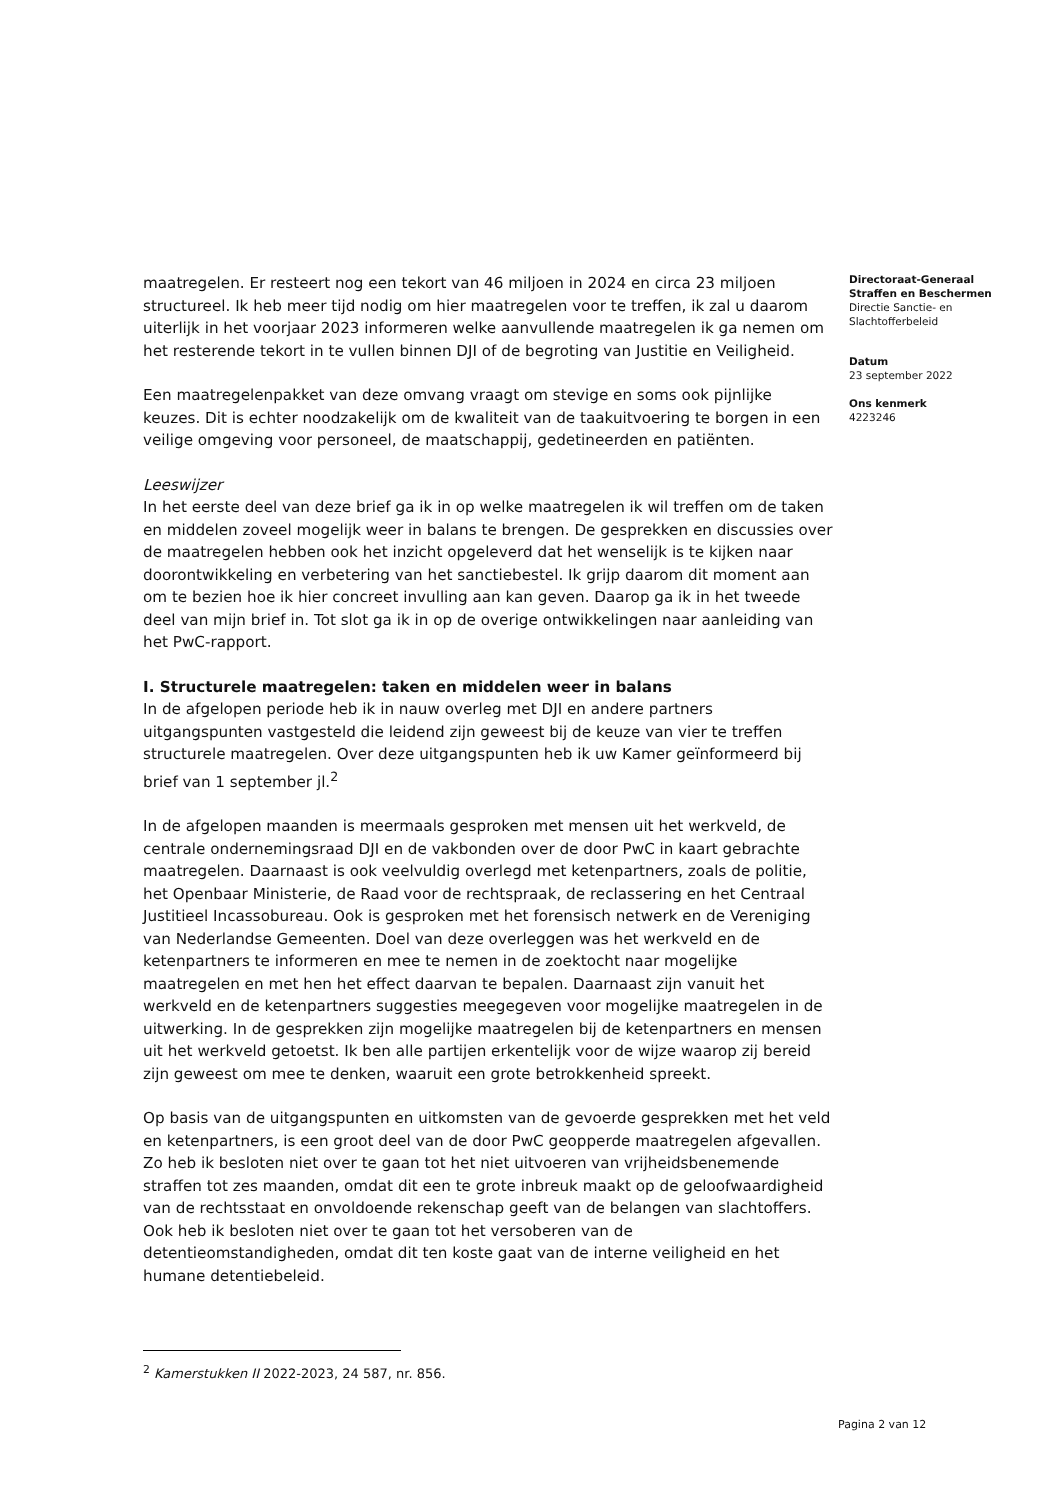maatregelen. Er resteert nog een tekort van 46 miljoen in 2024 en circa 23 miljoen structureel. Ik heb meer tijd nodig om hier maatregelen voor te treffen, ik zal u daarom uiterlijk in het voorjaar 2023 informeren welke aanvullende maatregelen ik ga nemen om het resterende tekort in te vullen binnen DJI of de begroting van Justitie en Veiligheid.
Een maatregelenpakket van deze omvang vraagt om stevige en soms ook pijnlijke keuzes. Dit is echter noodzakelijk om de kwaliteit van de taakuitvoering te borgen in een veilige omgeving voor personeel, de maatschappij, gedetineerden en patiënten.
Leeswijzer
In het eerste deel van deze brief ga ik in op welke maatregelen ik wil treffen om de taken en middelen zoveel mogelijk weer in balans te brengen. De gesprekken en discussies over de maatregelen hebben ook het inzicht opgeleverd dat het wenselijk is te kijken naar doorontwikkeling en verbetering van het sanctiebestel. Ik grijp daarom dit moment aan om te bezien hoe ik hier concreet invulling aan kan geven. Daarop ga ik in het tweede deel van mijn brief in. Tot slot ga ik in op de overige ontwikkelingen naar aanleiding van het PwC-rapport.
I. Structurele maatregelen: taken en middelen weer in balans
In de afgelopen periode heb ik in nauw overleg met DJI en andere partners uitgangspunten vastgesteld die leidend zijn geweest bij de keuze van vier te treffen structurele maatregelen. Over deze uitgangspunten heb ik uw Kamer geïnformeerd bij brief van 1 september jl.<sup>2</sup>
In de afgelopen maanden is meermaals gesproken met mensen uit het werkveld, de centrale ondernemingsraad DJI en de vakbonden over de door PwC in kaart gebrachte maatregelen. Daarnaast is ook veelvuldig overlegd met ketenpartners, zoals de politie, het Openbaar Ministerie, de Raad voor de rechtspraak, de reclassering en het Centraal Justitieel Incassobureau. Ook is gesproken met het forensisch netwerk en de Vereniging van Nederlandse Gemeenten. Doel van deze overleggen was het werkveld en de ketenpartners te informeren en mee te nemen in de zoektocht naar mogelijke maatregelen en met hen het effect daarvan te bepalen. Daarnaast zijn vanuit het werkveld en de ketenpartners suggesties meegegeven voor mogelijke maatregelen in de uitwerking. In de gesprekken zijn mogelijke maatregelen bij de ketenpartners en mensen uit het werkveld getoetst. Ik ben alle partijen erkentelijk voor de wijze waarop zij bereid zijn geweest om mee te denken, waaruit een grote betrokkenheid spreekt.
Op basis van de uitgangspunten en uitkomsten van de gevoerde gesprekken met het veld en ketenpartners, is een groot deel van de door PwC geopperde maatregelen afgevallen. Zo heb ik besloten niet over te gaan tot het niet uitvoeren van vrijheidsbenemende straffen tot zes maanden, omdat dit een te grote inbreuk maakt op de geloofwaardigheid van de rechtsstaat en onvoldoende rekenschap geeft van de belangen van slachtoffers. Ook heb ik besloten niet over te gaan tot het versoberen van de detentieomstandigheden, omdat dit ten koste gaat van de interne veiligheid en het humane detentiebeleid.
Directoraat-Generaal
Straffen en Beschermen
Directie Sanctie- en Slachtofferbeleid
Datum
23 september 2022
Ons kenmerk
4223246
<sup>2</sup> Kamerstukken II 2022-2023, 24 587, nr. 856.
Pagina 2 van 12